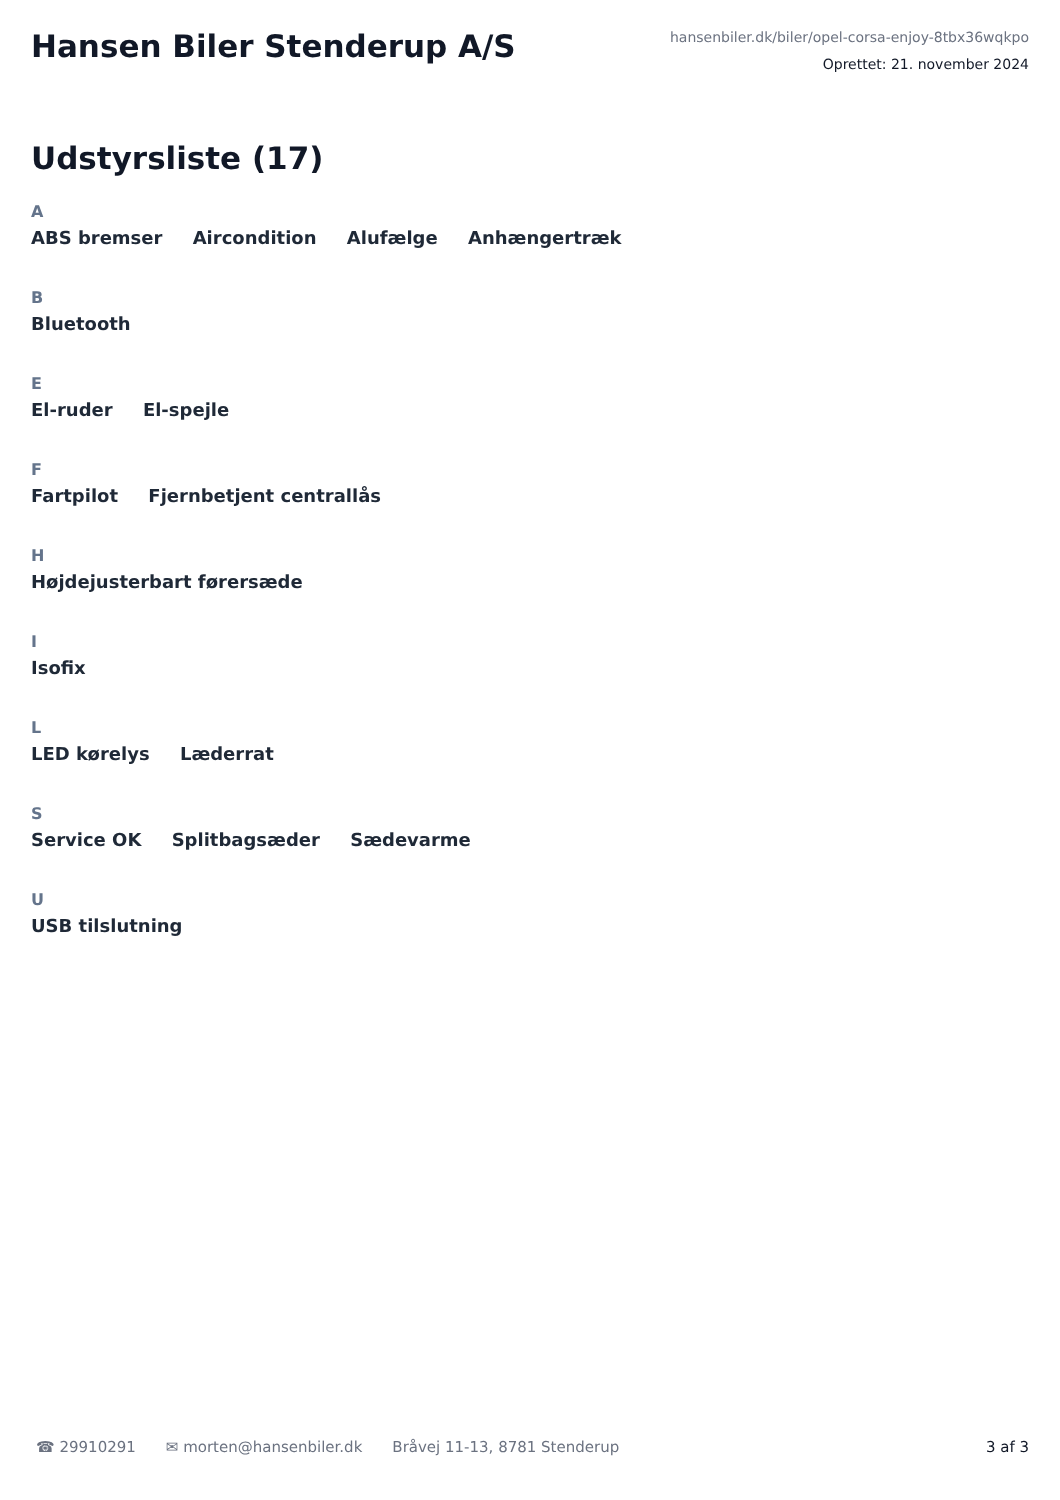Hansen Biler Stenderup A/S
hansenbiler.dk/biler/opel-corsa-enjoy-8tbx36wqkpo
Oprettet: 21. november 2024
Udstyrsliste (17)
A
ABS bremser Aircondition Alufælge Anhængertræk
B
Bluetooth
E
El-ruder El-spejle
F
Fartpilot Fjernbetjent centrallås
H
Højdejusterbart førersæde
I
Isofix
L
LED kørelys Læderrat
S
Service OK Splitbagsæder Sædevarme
U
USB tilslutning
☎ 29910291 ✉ morten@hansenbiler.dk Bråvej 11-13, 8781 Stenderup 3 af 3